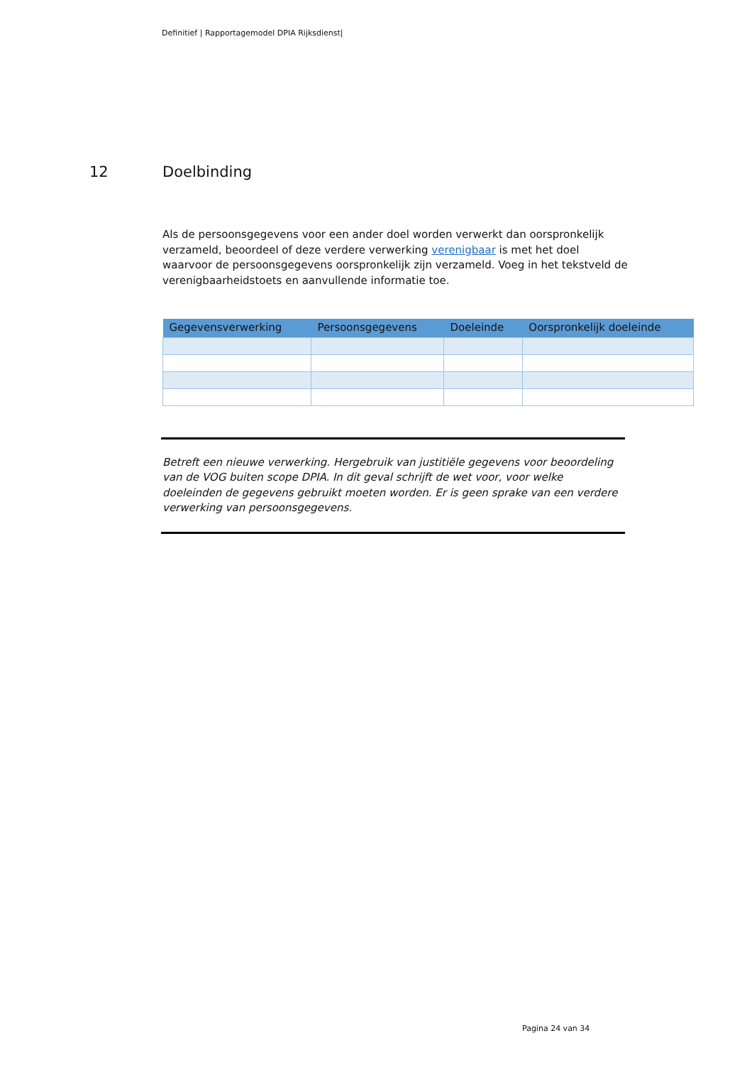Definitief | Rapportagemodel DPIA Rijksdienst|
12 Doelbinding
Als de persoonsgegevens voor een ander doel worden verwerkt dan oorspronkelijk verzameld, beoordeel of deze verdere verwerking verenigbaar is met het doel waarvoor de persoonsgegevens oorspronkelijk zijn verzameld. Voeg in het tekstveld de verenigbaarheidstoets en aanvullende informatie toe.
| Gegevensverwerking | Persoonsgegevens | Doeleinde | Oorspronkelijk doeleinde |
| --- | --- | --- | --- |
Betreft een nieuwe verwerking. Hergebruik van justitiële gegevens voor beoordeling van de VOG buiten scope DPIA. In dit geval schrijft de wet voor, voor welke doeleinden de gegevens gebruikt moeten worden. Er is geen sprake van een verdere verwerking van persoonsgegevens.
Pagina 24 van 34